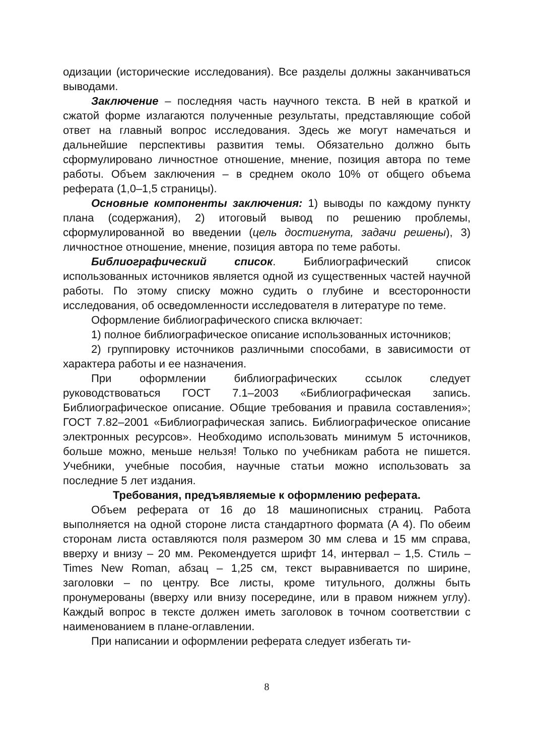одизации (исторические исследования). Все разделы должны заканчиваться выводами.
Заключение – последняя часть научного текста. В ней в краткой и сжатой форме излагаются полученные результаты, представляющие собой ответ на главный вопрос исследования. Здесь же могут намечаться и дальнейшие перспективы развития темы. Обязательно должно быть сформулировано личностное отношение, мнение, позиция автора по теме работы. Объем заключения – в среднем около 10% от общего объема реферата (1,0–1,5 страницы).
Основные компоненты заключения: 1) выводы по каждому пункту плана (содержания), 2) итоговый вывод по решению проблемы, сформулированной во введении (цель достигнута, задачи решены), 3) личностное отношение, мнение, позиция автора по теме работы.
Библиографический список. Библиографический список использованных источников является одной из существенных частей научной работы. По этому списку можно судить о глубине и всесторонности исследования, об осведомленности исследователя в литературе по теме.
Оформление библиографического списка включает:
1) полное библиографическое описание использованных источников;
2) группировку источников различными способами, в зависимости от характера работы и ее назначения.
При оформлении библиографических ссылок следует руководствоваться ГОСТ 7.1–2003 «Библиографическая запись. Библиографическое описание. Общие требования и правила составления»; ГОСТ 7.82–2001 «Библиографическая запись. Библиографическое описание электронных ресурсов». Необходимо использовать минимум 5 источников, больше можно, меньше нельзя! Только по учебникам работа не пишется. Учебники, учебные пособия, научные статьи можно использовать за последние 5 лет издания.
Требования, предъявляемые к оформлению реферата.
Объем реферата от 16 до 18 машинописных страниц. Работа выполняется на одной стороне листа стандартного формата (А 4). По обеим сторонам листа оставляются поля размером 30 мм слева и 15 мм справа, вверху и внизу – 20 мм. Рекомендуется шрифт 14, интервал – 1,5. Стиль – Times New Roman, абзац – 1,25 см, текст выравнивается по ширине, заголовки – по центру. Все листы, кроме титульного, должны быть пронумерованы (вверху или внизу посередине, или в правом нижнем углу). Каждый вопрос в тексте должен иметь заголовок в точном соответствии с наименованием в плане-оглавлении.
При написании и оформлении реферата следует избегать ти-
8